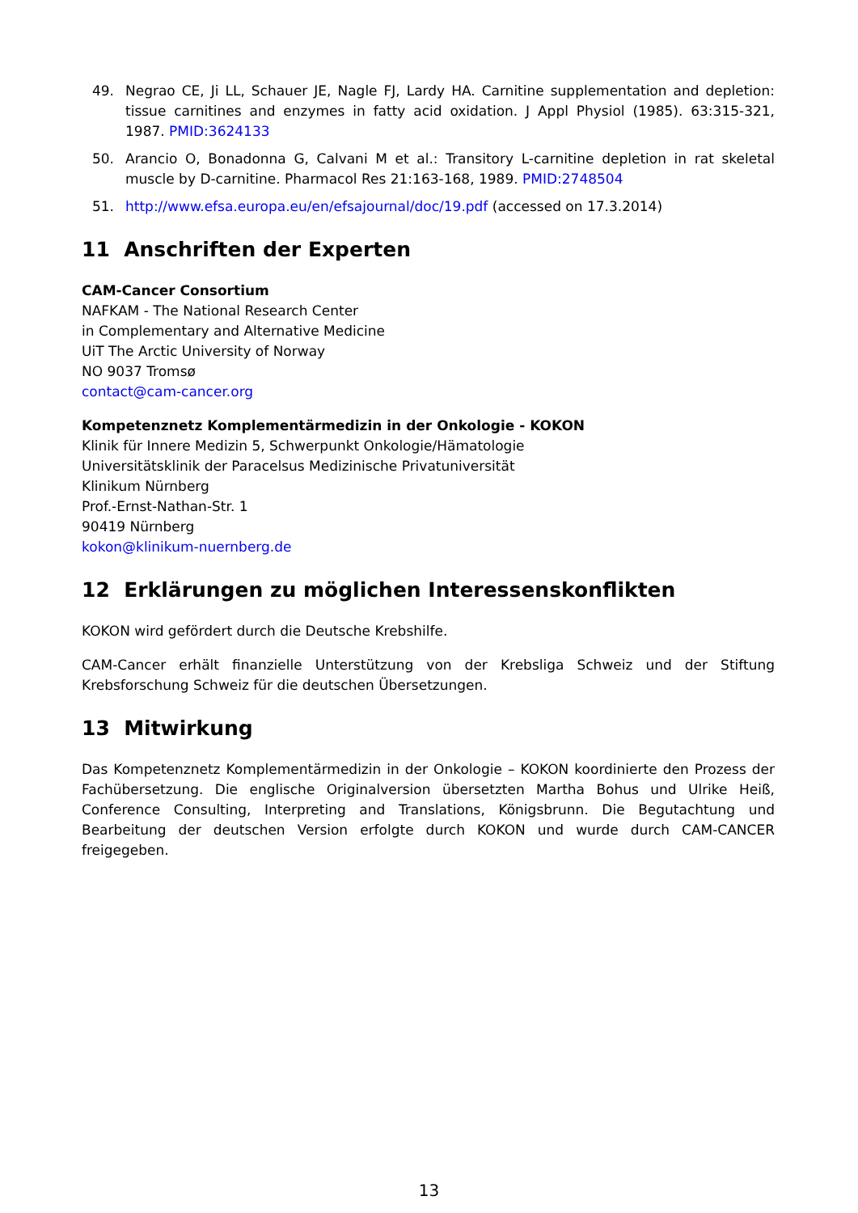49. Negrao CE, Ji LL, Schauer JE, Nagle FJ, Lardy HA. Carnitine supplementation and depletion: tissue carnitines and enzymes in fatty acid oxidation. J Appl Physiol (1985). 63:315-321, 1987. PMID:3624133
50. Arancio O, Bonadonna G, Calvani M et al.: Transitory L-carnitine depletion in rat skeletal muscle by D-carnitine. Pharmacol Res 21:163-168, 1989. PMID:2748504
51. http://www.efsa.europa.eu/en/efsajournal/doc/19.pdf (accessed on 17.3.2014)
11 Anschriften der Experten
CAM-Cancer Consortium
NAFKAM - The National Research Center
in Complementary and Alternative Medicine
UiT The Arctic University of Norway
NO 9037 Tromsø
contact@cam-cancer.org
Kompetenznetz Komplementärmedizin in der Onkologie - KOKON
Klinik für Innere Medizin 5, Schwerpunkt Onkologie/Hämatologie
Universitätsklinik der Paracelsus Medizinische Privatuniversität
Klinikum Nürnberg
Prof.-Ernst-Nathan-Str. 1
90419 Nürnberg
kokon@klinikum-nuernberg.de
12 Erklärungen zu möglichen Interessenskonflikten
KOKON wird gefördert durch die Deutsche Krebshilfe.
CAM-Cancer erhält finanzielle Unterstützung von der Krebsliga Schweiz und der Stiftung Krebsforschung Schweiz für die deutschen Übersetzungen.
13 Mitwirkung
Das Kompetenznetz Komplementärmedizin in der Onkologie – KOKON koordinierte den Prozess der Fachübersetzung. Die englische Originalversion übersetzten Martha Bohus und Ulrike Heiß, Conference Consulting, Interpreting and Translations, Königsbrunn. Die Begutachtung und Bearbeitung der deutschen Version erfolgte durch KOKON und wurde durch CAM-CANCER freigegeben.
13